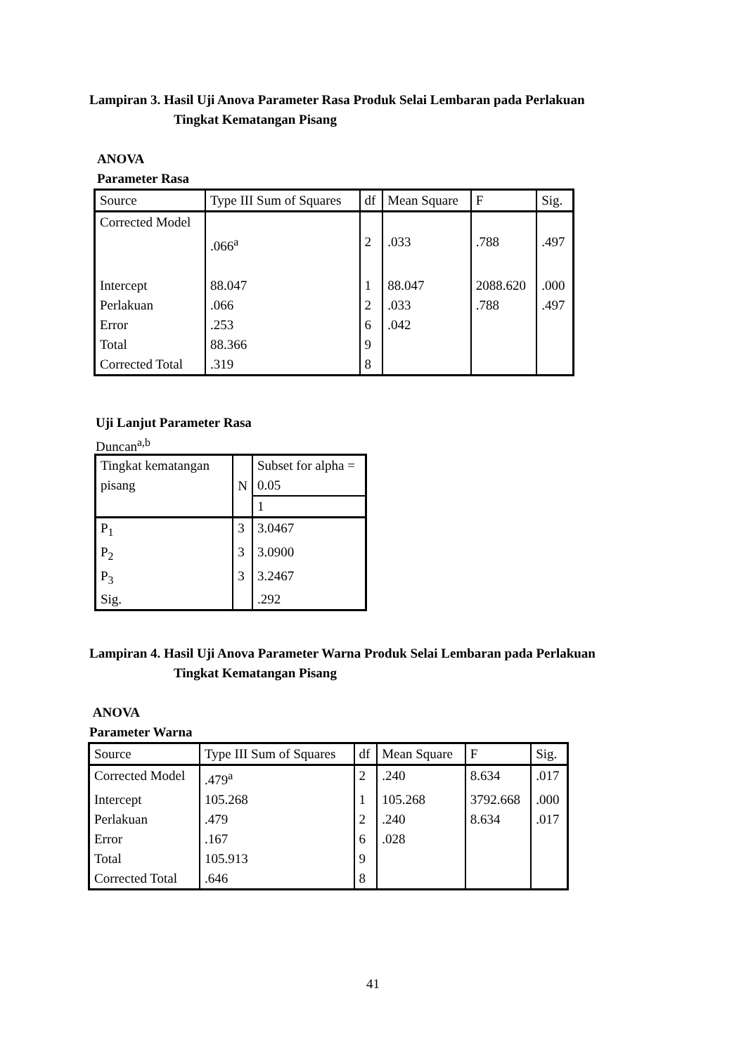Lampiran 3. Hasil Uji Anova Parameter Rasa Produk Selai Lembaran pada Perlakuan
Tingkat Kematangan Pisang
ANOVA
Parameter Rasa
| Source | Type III Sum of Squares | df | Mean Square | F | Sig. |
| Corrected Model | .066<sup>a</sup> | 2 | .033 | .788 | .497 |
| Intercept | 88.047 | 1 | 88.047 | 2088.620 | .000 |
| Perlakuan | .066 | 2 | .033 | .788 | .497 |
| Error | .253 | 6 | .042 | | |
| Total | 88.366 | 9 | | | |
| Corrected Total | .319 | 8 | | | |
Uji Lanjut Parameter Rasa
Duncan<sup>a,b</sup>
| Tingkat kematangan pisang | N | Subset for alpha = 0.05 |
| | | 1 |
| P<sub>1</sub> | 3 | 3.0467 |
| P<sub>2</sub> | 3 | 3.0900 |
| P<sub>3</sub> | 3 | 3.2467 |
| Sig. | | .292 |
Lampiran 4. Hasil Uji Anova Parameter Warna Produk Selai Lembaran pada Perlakuan
Tingkat Kematangan Pisang
ANOVA
Parameter Warna
| Source | Type III Sum of Squares | df | Mean Square | F | Sig. |
| Corrected Model | .479<sup>a</sup> | 2 | .240 | 8.634 | .017 |
| Intercept | 105.268 | 1 | 105.268 | 3792.668 | .000 |
| Perlakuan | .479 | 2 | .240 | 8.634 | .017 |
| Error | .167 | 6 | .028 | | |
| Total | 105.913 | 9 | | | |
| Corrected Total | .646 | 8 | | | |
41